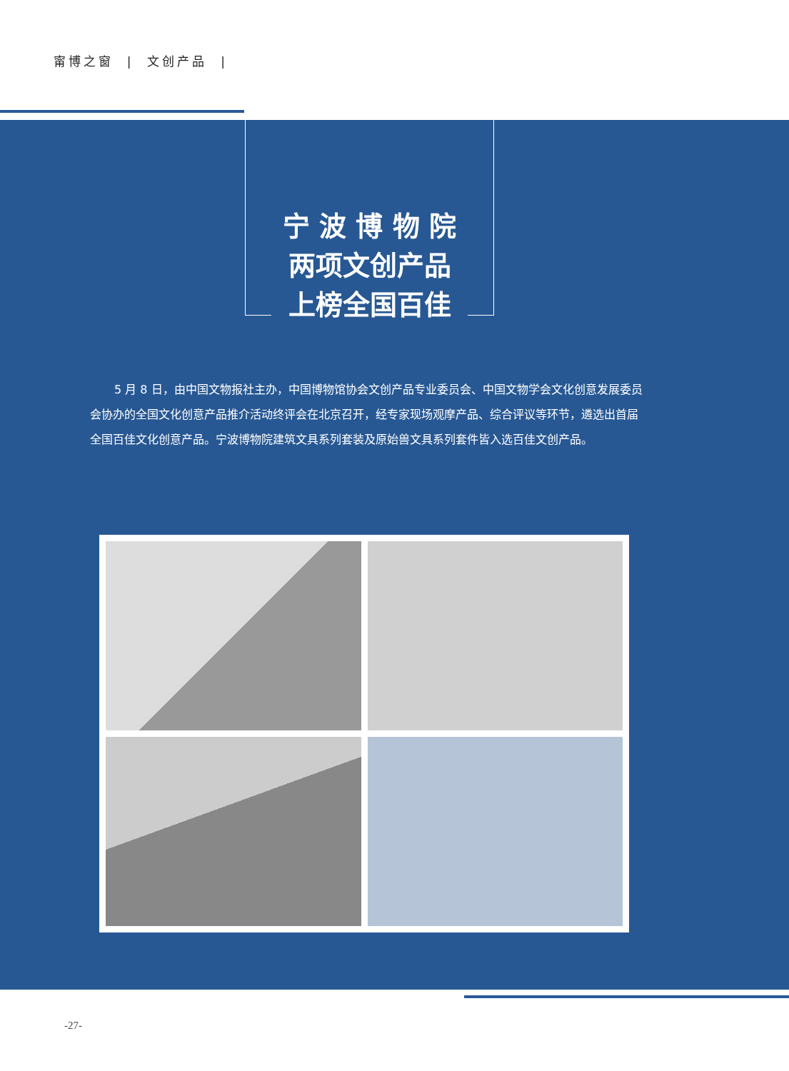甯博之窗 | 文创产品 |
宁 波 博 物 院
两项文创产品
上榜全国百佳
5 月 8 日，由中国文物报社主办，中国博物馆协会文创产品专业委员会、中国文物学会文化创意发展委员会协办的全国文化创意产品推介活动终评会在北京召开，经专家现场观摩产品、综合评议等环节，遴选出首届全国百佳文化创意产品。宁波博物院建筑文具系列套装及原始兽文具系列套件皆入选百佳文创产品。
-27-